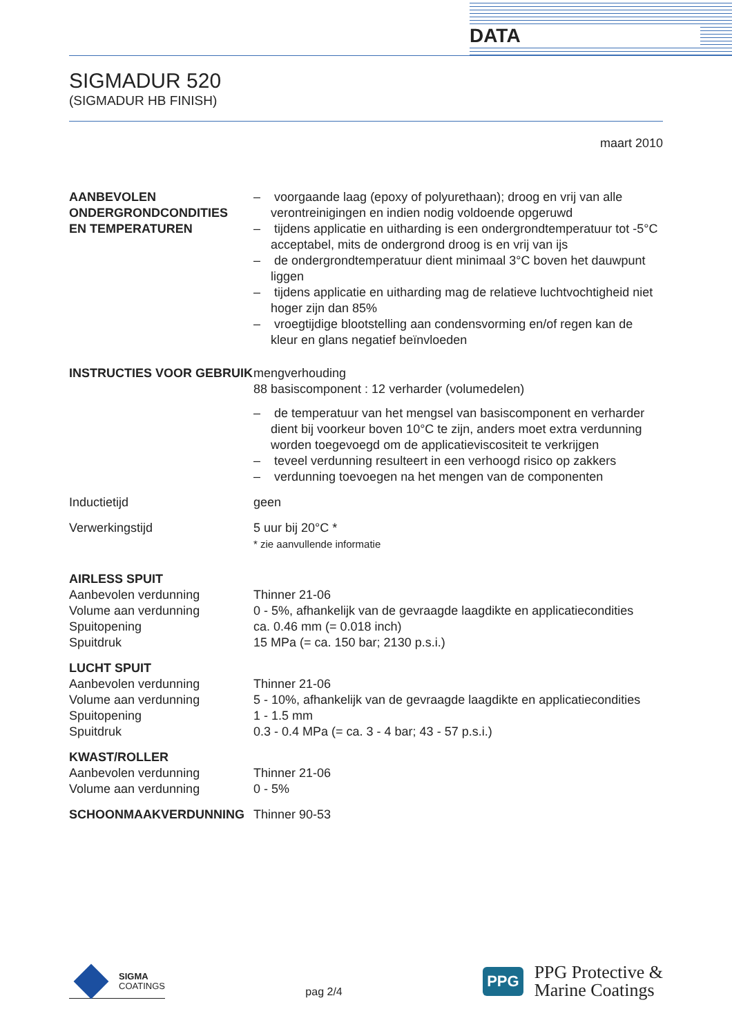DATA
SIGMADUR 520
(SIGMADUR HB FINISH)
maart 2010
| AANBEVOLEN ONDERGRONDCONDITIES EN TEMPERATUREN | – voorgaande laag (epoxy of polyurethaan); droog en vrij van alle verontreinigingen en indien nodig voldoende opgeruwd – tijdens applicatie en uitharding is een ondergrondtemperatuur tot -5°C acceptabel, mits de ondergrond droog is en vrij van ijs – de ondergrondtemperatuur dient minimaal 3°C boven het dauwpunt liggen – tijdens applicatie en uitharding mag de relatieve luchtvochtigheid niet hoger zijn dan 85% – vroegtijdige blootstelling aan condensvorming en/of regen kan de kleur en glans negatief beïnvloeden |
| INSTRUCTIES VOOR GEBRUIK | mengverhouding 88 basiscomponent : 12 verharder (volumedelen) – de temperatuur van het mengsel van basiscomponent en verharder dient bij voorkeur boven 10°C te zijn, anders moet extra verdunning worden toegevoegd om de applicatieviscositeit te verkrijgen – teveel verdunning resulteert in een verhoogd risico op zakkers – verdunning toevoegen na het mengen van de componenten |
| Inductietijd | geen |
| Verwerkingstijd | 5 uur bij 20°C * * zie aanvullende informatie |
| AIRLESS SPUIT | |
| Aanbevolen verdunning | Thinner 21-06 |
| Volume aan verdunning | 0 - 5%, afhankelijk van de gevraagde laagdikte en applicatiecondities |
| Spuitopening | ca. 0.46 mm (= 0.018 inch) |
| Spuitdruk | 15 MPa (= ca. 150 bar; 2130 p.s.i.) |
| LUCHT SPUIT | |
| Aanbevolen verdunning | Thinner 21-06 |
| Volume aan verdunning | 5 - 10%, afhankelijk van de gevraagde laagdikte en applicatiecondities |
| Spuitopening | 1 - 1.5 mm |
| Spuitdruk | 0.3 - 0.4 MPa (= ca. 3 - 4 bar; 43 - 57 p.s.i.) |
| KWAST/ROLLER | |
| Aanbevolen verdunning | Thinner 21-06 |
| Volume aan verdunning | 0 - 5% |
| SCHOONMAAKVERDUNNING | Thinner 90-53 |
SIGMA
COATINGS
pag 2/4
PPG
PPG Protective &
Marine Coatings